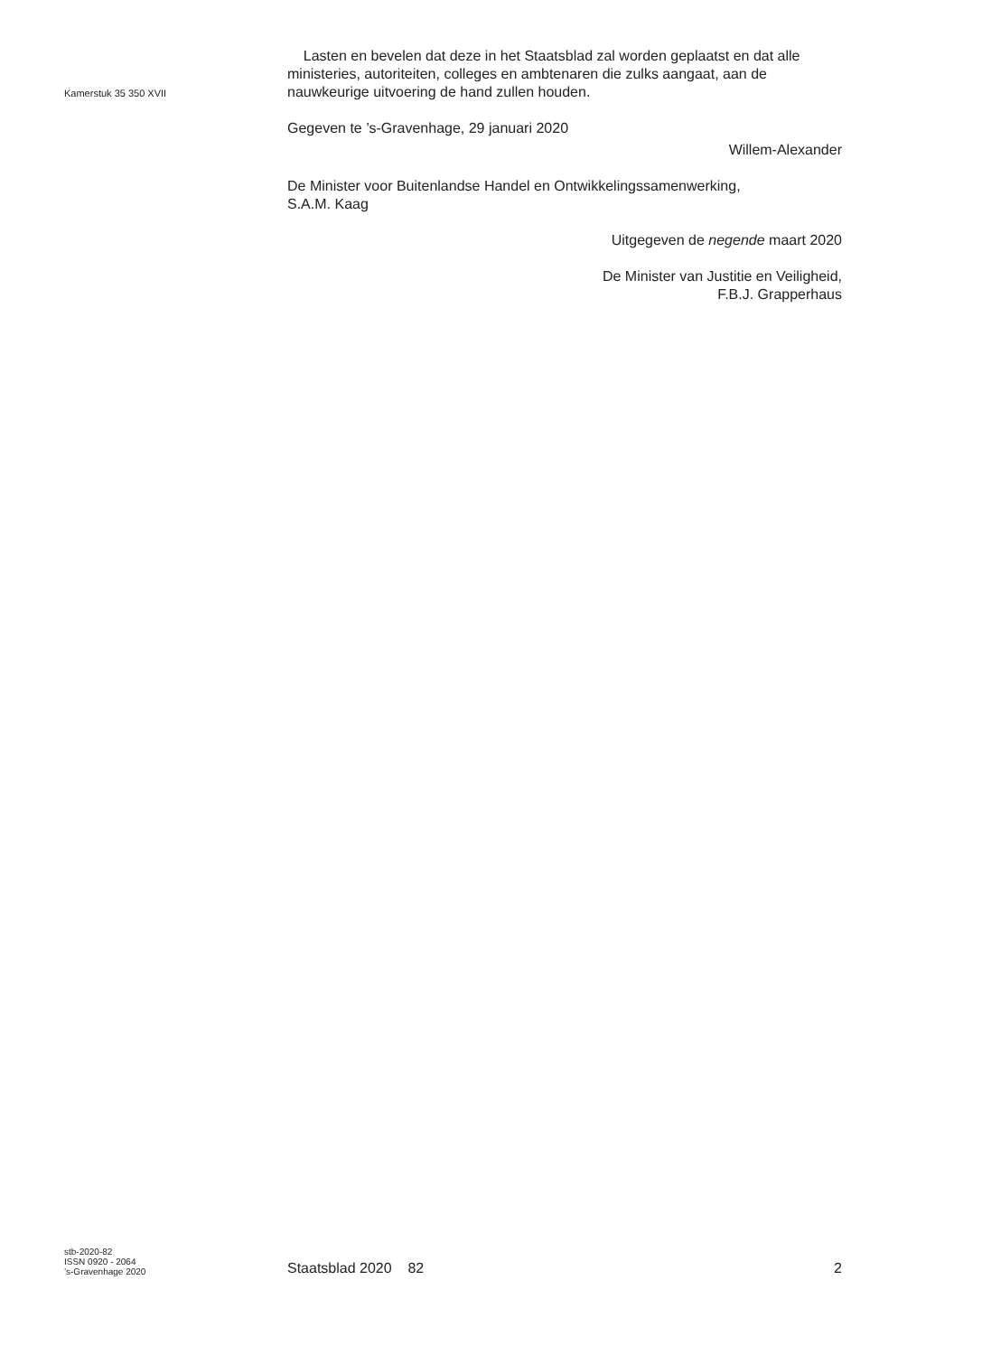Kamerstuk 35 350 XVII
Lasten en bevelen dat deze in het Staatsblad zal worden geplaatst en dat alle ministeries, autoriteiten, colleges en ambtenaren die zulks aangaat, aan de nauwkeurige uitvoering de hand zullen houden.
Gegeven te ’s-Gravenhage, 29 januari 2020
Willem-Alexander
De Minister voor Buitenlandse Handel en Ontwikkelingssamenwerking,
S.A.M. Kaag
Uitgegeven de negende maart 2020
De Minister van Justitie en Veiligheid,
F.B.J. Grapperhaus
stb-2020-82
ISSN 0920 - 2064
’s-Gravenhage 2020
Staatsblad 2020 82 2